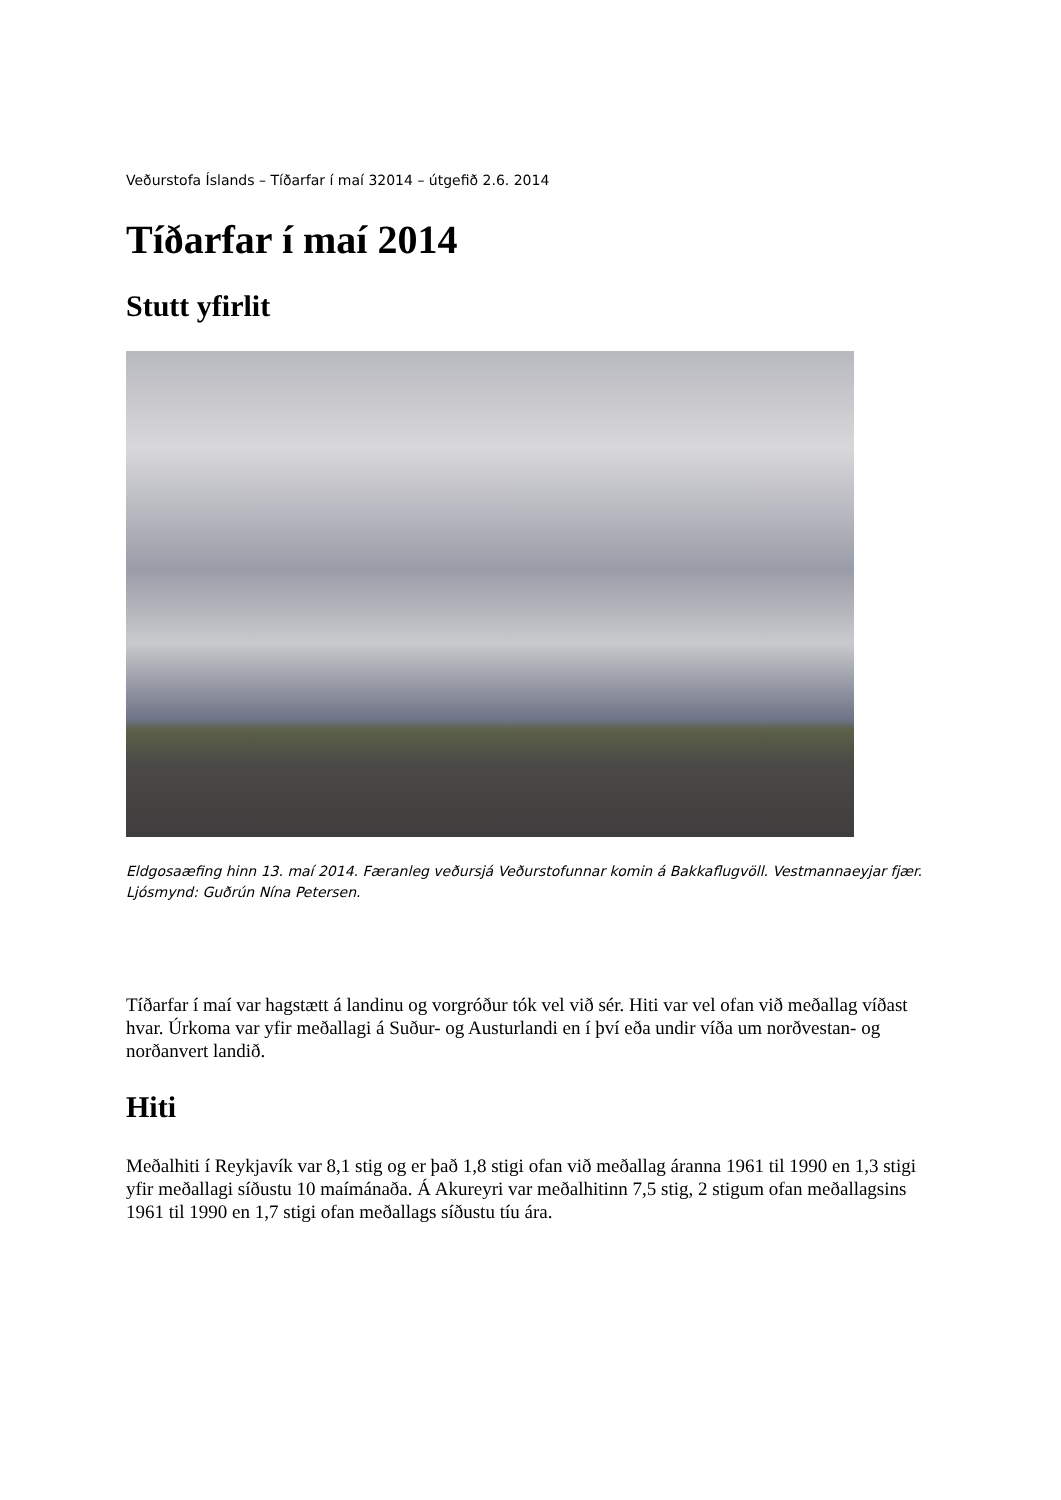Veðurstofa Íslands – Tíðarfar í maí 32014 – útgefið 2.6. 2014
Tíðarfar í maí 2014
Stutt yfirlit
Eldgosaæfing hinn 13. maí 2014. Færanleg veðursjá Veðurstofunnar komin á Bakkaflugvöll. Vestmannaeyjar fjær. Ljósmynd: Guðrún Nína Petersen.
Tíðarfar í maí var hagstætt á landinu og vorgróður tók vel við sér. Hiti var vel ofan við meðallag víðast hvar. Úrkoma var yfir meðallagi á Suður- og Austurlandi en í því eða undir víða um norðvestan- og norðanvert landið.
Hiti
Meðalhiti í Reykjavík var 8,1 stig og er það 1,8 stigi ofan við meðallag áranna 1961 til 1990 en 1,3 stigi yfir meðallagi síðustu 10 maímánaða. Á Akureyri var meðalhitinn 7,5 stig, 2 stigum ofan meðallagsins 1961 til 1990 en 1,7 stigi ofan meðallags síðustu tíu ára.